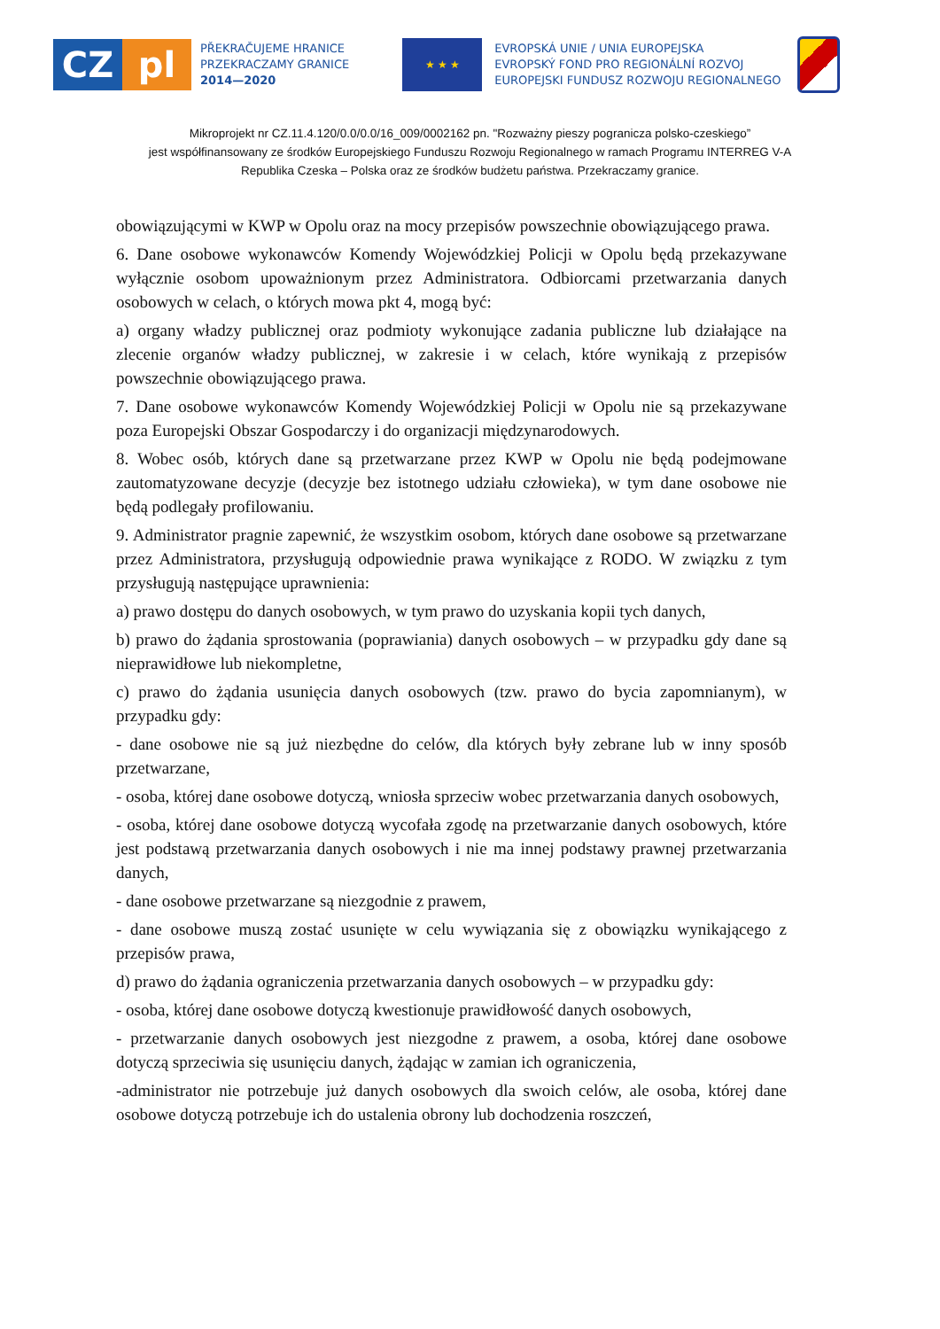CZ pl
PŘEKRAČUJEME HRANICE
PRZEKRACZAMY GRANICE
2014—2020
★ ★ ★
EVROPSKÁ UNIE / UNIA EUROPEJSKA
EVROPSKÝ FOND PRO REGIONÁLNÍ ROZVOJ
EUROPEJSKI FUNDUSZ ROZWOJU REGIONALNEGO
Mikroprojekt nr CZ.11.4.120/0.0/0.0/16_009/0002162 pn. "Rozważny pieszy pogranicza polsko-czeskiego”
jest współfinansowany ze środków Europejskiego Funduszu Rozwoju Regionalnego w ramach Programu INTERREG V-A
Republika Czeska – Polska oraz ze środków budżetu państwa. Przekraczamy granice.
obowiązującymi w KWP w Opolu oraz na mocy przepisów powszechnie obowiązującego prawa.
6. Dane osobowe wykonawców Komendy Wojewódzkiej Policji w Opolu będą przekazywane wyłącznie osobom upoważnionym przez Administratora. Odbiorcami przetwarzania danych osobowych w celach, o których mowa pkt 4, mogą być:
a) organy władzy publicznej oraz podmioty wykonujące zadania publiczne lub działające na zlecenie organów władzy publicznej, w zakresie i w celach, które wynikają z przepisów powszechnie obowiązującego prawa.
7. Dane osobowe wykonawców Komendy Wojewódzkiej Policji w Opolu nie są przekazywane poza Europejski Obszar Gospodarczy i do organizacji międzynarodowych.
8. Wobec osób, których dane są przetwarzane przez KWP w Opolu nie będą podejmowane zautomatyzowane decyzje (decyzje bez istotnego udziału człowieka), w tym dane osobowe nie będą podlegały profilowaniu.
9. Administrator pragnie zapewnić, że wszystkim osobom, których dane osobowe są przetwarzane przez Administratora, przysługują odpowiednie prawa wynikające z RODO. W związku z tym przysługują następujące uprawnienia:
a) prawo dostępu do danych osobowych, w tym prawo do uzyskania kopii tych danych,
b) prawo do żądania sprostowania (poprawiania) danych osobowych – w przypadku gdy dane są nieprawidłowe lub niekompletne,
c) prawo do żądania usunięcia danych osobowych (tzw. prawo do bycia zapomnianym), w przypadku gdy:
- dane osobowe nie są już niezbędne do celów, dla których były zebrane lub w inny sposób przetwarzane,
- osoba, której dane osobowe dotyczą, wniosła sprzeciw wobec przetwarzania danych osobowych,
- osoba, której dane osobowe dotyczą wycofała zgodę na przetwarzanie danych osobowych, które jest podstawą przetwarzania danych osobowych i nie ma innej podstawy prawnej przetwarzania danych,
- dane osobowe przetwarzane są niezgodnie z prawem,
- dane osobowe muszą zostać usunięte w celu wywiązania się z obowiązku wynikającego z przepisów prawa,
d) prawo do żądania ograniczenia przetwarzania danych osobowych – w przypadku gdy:
- osoba, której dane osobowe dotyczą kwestionuje prawidłowość danych osobowych,
- przetwarzanie danych osobowych jest niezgodne z prawem, a osoba, której dane osobowe dotyczą sprzeciwia się usunięciu danych, żądając w zamian ich ograniczenia,
-administrator nie potrzebuje już danych osobowych dla swoich celów, ale osoba, której dane osobowe dotyczą potrzebuje ich do ustalenia obrony lub dochodzenia roszczeń,